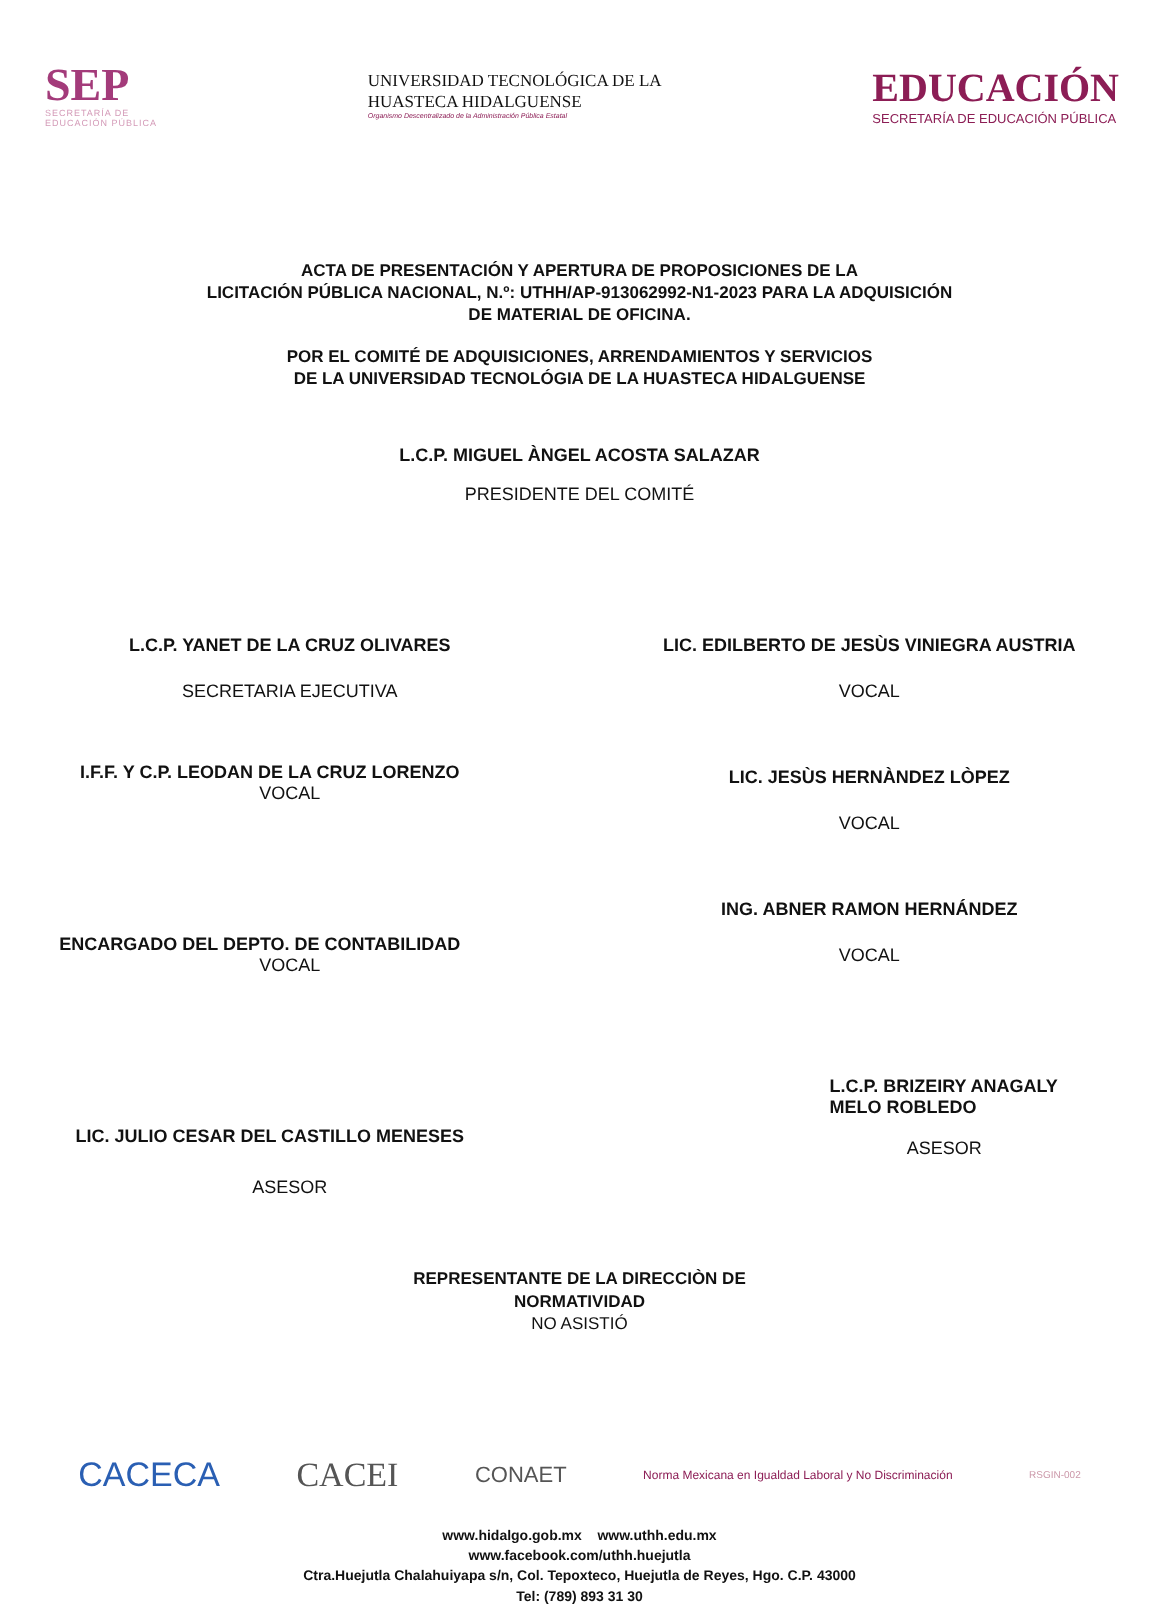SEP
SECRETARÍA DE
EDUCACIÓN PÚBLICA
UNIVERSIDAD TECNOLÓGICA DE LA
HUASTECA HIDALGUENSE
Organismo Descentralizado de la Administración Pública Estatal
EDUCACIÓN
SECRETARÍA DE EDUCACIÓN PÚBLICA
ACTA DE PRESENTACIÓN Y APERTURA DE PROPOSICIONES DE LA
LICITACIÓN PÚBLICA NACIONAL, N.º: UTHH/AP-913062992-N1-2023 PARA LA ADQUISICIÓN
DE MATERIAL DE OFICINA.
POR EL COMITÉ DE ADQUISICIONES, ARRENDAMIENTOS Y SERVICIOS
DE LA UNIVERSIDAD TECNOLÓGIA DE LA HUASTECA HIDALGUENSE
L.C.P. MIGUEL ÀNGEL ACOSTA SALAZAR
PRESIDENTE DEL COMITÉ
L.C.P. YANET DE LA CRUZ OLIVARES
SECRETARIA EJECUTIVA
I.F.F. Y C.P. LEODAN DE LA CRUZ LORENZO
VOCAL
ENCARGADO DEL DEPTO. DE CONTABILIDAD
VOCAL
LIC. JULIO CESAR DEL CASTILLO MENESES
ASESOR
LIC. EDILBERTO DE JESÙS VINIEGRA AUSTRIA
VOCAL
LIC. JESÙS HERNÀNDEZ LÒPEZ
VOCAL
ING. ABNER RAMON HERNÁNDEZ
VOCAL
L.C.P. BRIZEIRY ANAGALY
MELO ROBLEDO
ASESOR
REPRESENTANTE DE LA DIRECCIÒN DE
NORMATIVIDAD
NO ASISTIÓ
CACECA CACEI CONAET Norma Mexicana en Igualdad Laboral y No Discriminación RSGIN-002
www.hidalgo.gob.mx www.uthh.edu.mx
www.facebook.com/uthh.huejutla
Ctra.Huejutla Chalahuiyapa s/n, Col. Tepoxteco, Huejutla de Reyes, Hgo. C.P. 43000
Tel: (789) 893 31 30